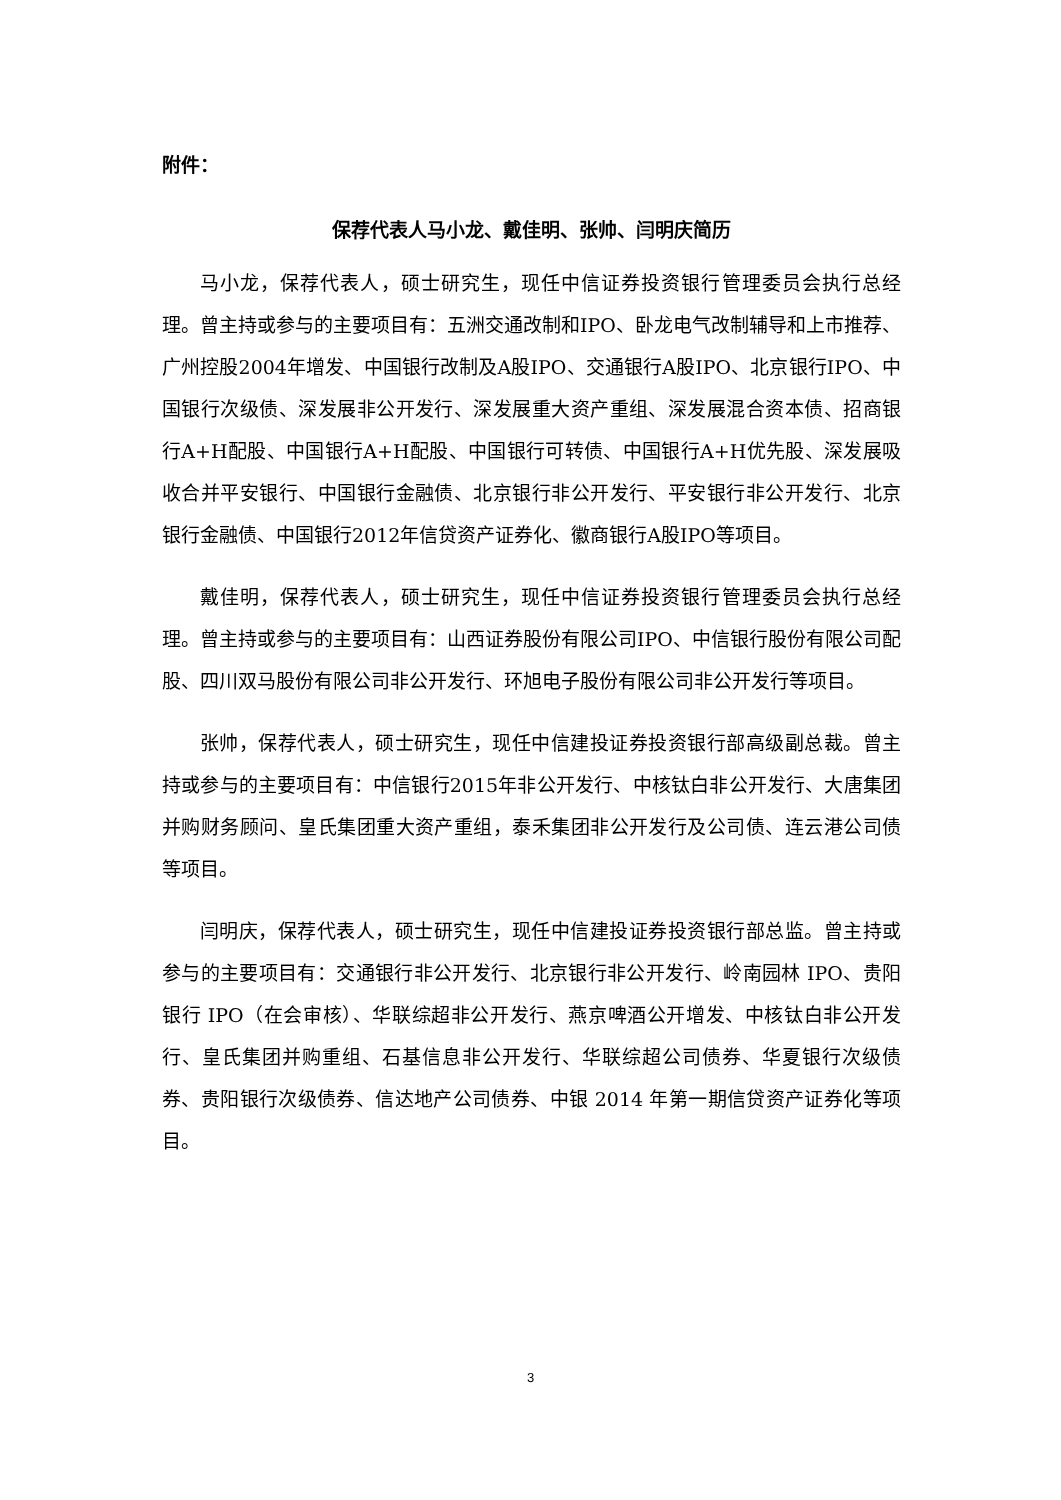附件：
保荐代表人马小龙、戴佳明、张帅、闫明庆简历
马小龙，保荐代表人，硕士研究生，现任中信证券投资银行管理委员会执行总经理。曾主持或参与的主要项目有：五洲交通改制和IPO、卧龙电气改制辅导和上市推荐、广州控股2004年增发、中国银行改制及A股IPO、交通银行A股IPO、北京银行IPO、中国银行次级债、深发展非公开发行、深发展重大资产重组、深发展混合资本债、招商银行A+H配股、中国银行A+H配股、中国银行可转债、中国银行A+H优先股、深发展吸收合并平安银行、中国银行金融债、北京银行非公开发行、平安银行非公开发行、北京银行金融债、中国银行2012年信贷资产证券化、徽商银行A股IPO等项目。
戴佳明，保荐代表人，硕士研究生，现任中信证券投资银行管理委员会执行总经理。曾主持或参与的主要项目有：山西证券股份有限公司IPO、中信银行股份有限公司配股、四川双马股份有限公司非公开发行、环旭电子股份有限公司非公开发行等项目。
张帅，保荐代表人，硕士研究生，现任中信建投证券投资银行部高级副总裁。曾主持或参与的主要项目有：中信银行2015年非公开发行、中核钛白非公开发行、大唐集团并购财务顾问、皇氏集团重大资产重组，泰禾集团非公开发行及公司债、连云港公司债等项目。
闫明庆，保荐代表人，硕士研究生，现任中信建投证券投资银行部总监。曾主持或参与的主要项目有：交通银行非公开发行、北京银行非公开发行、岭南园林 IPO、贵阳银行 IPO（在会审核）、华联综超非公开发行、燕京啤酒公开增发、中核钛白非公开发行、皇氏集团并购重组、石基信息非公开发行、华联综超公司债券、华夏银行次级债券、贵阳银行次级债券、信达地产公司债券、中银 2014 年第一期信贷资产证券化等项目。
3